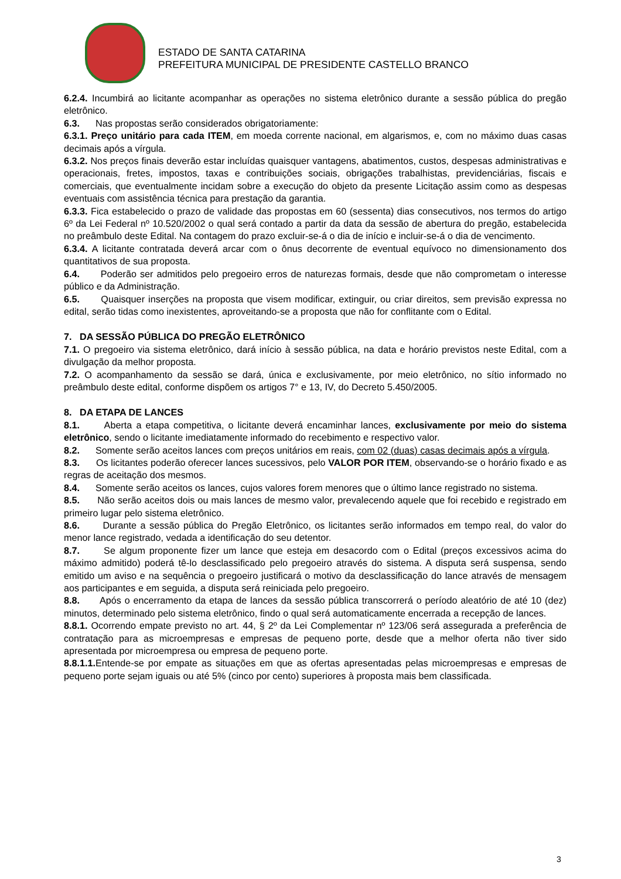ESTADO DE SANTA CATARINA
PREFEITURA MUNICIPAL DE PRESIDENTE CASTELLO BRANCO
6.2.4. Incumbirá ao licitante acompanhar as operações no sistema eletrônico durante a sessão pública do pregão eletrônico.
6.3. Nas propostas serão considerados obrigatoriamente:
6.3.1. Preço unitário para cada ITEM, em moeda corrente nacional, em algarismos, e, com no máximo duas casas decimais após a vírgula.
6.3.2. Nos preços finais deverão estar incluídas quaisquer vantagens, abatimentos, custos, despesas administrativas e operacionais, fretes, impostos, taxas e contribuições sociais, obrigações trabalhistas, previdenciárias, fiscais e comerciais, que eventualmente incidam sobre a execução do objeto da presente Licitação assim como as despesas eventuais com assistência técnica para prestação da garantia.
6.3.3. Fica estabelecido o prazo de validade das propostas em 60 (sessenta) dias consecutivos, nos termos do artigo 6º da Lei Federal nº 10.520/2002 o qual será contado a partir da data da sessão de abertura do pregão, estabelecida no preâmbulo deste Edital. Na contagem do prazo excluir-se-á o dia de início e incluir-se-á o dia de vencimento.
6.3.4. A licitante contratada deverá arcar com o ônus decorrente de eventual equívoco no dimensionamento dos quantitativos de sua proposta.
6.4. Poderão ser admitidos pelo pregoeiro erros de naturezas formais, desde que não comprometam o interesse público e da Administração.
6.5. Quaisquer inserções na proposta que visem modificar, extinguir, ou criar direitos, sem previsão expressa no edital, serão tidas como inexistentes, aproveitando-se a proposta que não for conflitante com o Edital.
7. DA SESSÃO PÚBLICA DO PREGÃO ELETRÔNICO
7.1. O pregoeiro via sistema eletrônico, dará início à sessão pública, na data e horário previstos neste Edital, com a divulgação da melhor proposta.
7.2. O acompanhamento da sessão se dará, única e exclusivamente, por meio eletrônico, no sítio informado no preâmbulo deste edital, conforme dispõem os artigos 7° e 13, IV, do Decreto 5.450/2005.
8. DA ETAPA DE LANCES
8.1. Aberta a etapa competitiva, o licitante deverá encaminhar lances, exclusivamente por meio do sistema eletrônico, sendo o licitante imediatamente informado do recebimento e respectivo valor.
8.2. Somente serão aceitos lances com preços unitários em reais, com 02 (duas) casas decimais após a vírgula.
8.3. Os licitantes poderão oferecer lances sucessivos, pelo VALOR POR ITEM, observando-se o horário fixado e as regras de aceitação dos mesmos.
8.4. Somente serão aceitos os lances, cujos valores forem menores que o último lance registrado no sistema.
8.5. Não serão aceitos dois ou mais lances de mesmo valor, prevalecendo aquele que foi recebido e registrado em primeiro lugar pelo sistema eletrônico.
8.6. Durante a sessão pública do Pregão Eletrônico, os licitantes serão informados em tempo real, do valor do menor lance registrado, vedada a identificação do seu detentor.
8.7. Se algum proponente fizer um lance que esteja em desacordo com o Edital (preços excessivos acima do máximo admitido) poderá tê-lo desclassificado pelo pregoeiro através do sistema. A disputa será suspensa, sendo emitido um aviso e na sequência o pregoeiro justificará o motivo da desclassificação do lance através de mensagem aos participantes e em seguida, a disputa será reiniciada pelo pregoeiro.
8.8. Após o encerramento da etapa de lances da sessão pública transcorrerá o período aleatório de até 10 (dez) minutos, determinado pelo sistema eletrônico, findo o qual será automaticamente encerrada a recepção de lances.
8.8.1. Ocorrendo empate previsto no art. 44, § 2º da Lei Complementar nº 123/06 será assegurada a preferência de contratação para as microempresas e empresas de pequeno porte, desde que a melhor oferta não tiver sido apresentada por microempresa ou empresa de pequeno porte.
8.8.1.1. Entende-se por empate as situações em que as ofertas apresentadas pelas microempresas e empresas de pequeno porte sejam iguais ou até 5% (cinco por cento) superiores à proposta mais bem classificada.
3